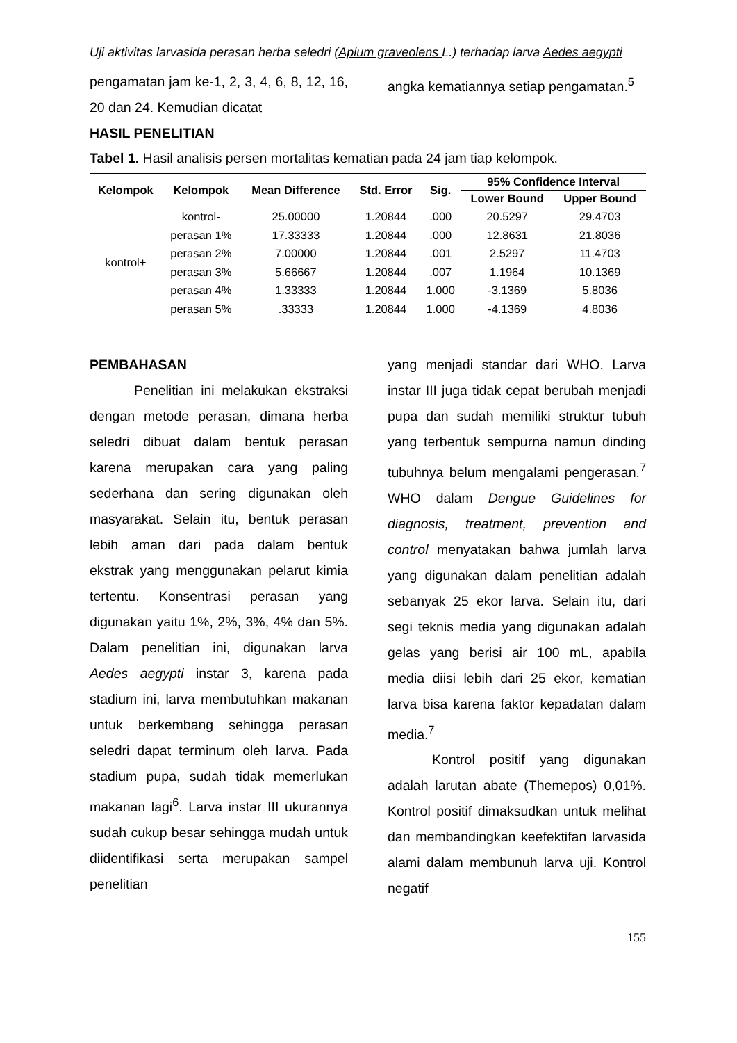Uji aktivitas larvasida perasan herba seledri (Apium graveolens L.) terhadap larva Aedes aegypti
pengamatan jam ke-1, 2, 3, 4, 6, 8, 12, 16, 20 dan 24. Kemudian dicatat
angka kematiannya setiap pengamatan.<sup>5</sup>
HASIL PENELITIAN
Tabel 1. Hasil analisis persen mortalitas kematian pada 24 jam tiap kelompok.
| Kelompok | Kelompok | Mean Difference | Std. Error | Sig. | 95% Confidence Interval | |
| --- | --- | --- | --- | --- | --- | --- |
| | | | | | Lower Bound | Upper Bound |
| kontrol+ | kontrol- | 25.00000 | 1.20844 | .000 | 20.5297 | 29.4703 |
| | perasan 1% | 17.33333 | 1.20844 | .000 | 12.8631 | 21.8036 |
| | perasan 2% | 7.00000 | 1.20844 | .001 | 2.5297 | 11.4703 |
| | perasan 3% | 5.66667 | 1.20844 | .007 | 1.1964 | 10.1369 |
| | perasan 4% | 1.33333 | 1.20844 | 1.000 | -3.1369 | 5.8036 |
| | perasan 5% | .33333 | 1.20844 | 1.000 | -4.1369 | 4.8036 |
PEMBAHASAN
Penelitian ini melakukan ekstraksi dengan metode perasan, dimana herba seledri dibuat dalam bentuk perasan karena merupakan cara yang paling sederhana dan sering digunakan oleh masyarakat. Selain itu, bentuk perasan lebih aman dari pada dalam bentuk ekstrak yang menggunakan pelarut kimia tertentu. Konsentrasi perasan yang digunakan yaitu 1%, 2%, 3%, 4% dan 5%. Dalam penelitian ini, digunakan larva Aedes aegypti instar 3, karena pada stadium ini, larva membutuhkan makanan untuk berkembang sehingga perasan seledri dapat terminum oleh larva. Pada stadium pupa, sudah tidak memerlukan makanan lagi<sup>6</sup>. Larva instar III ukurannya sudah cukup besar sehingga mudah untuk diidentifikasi serta merupakan sampel penelitian
yang menjadi standar dari WHO. Larva instar III juga tidak cepat berubah menjadi pupa dan sudah memiliki struktur tubuh yang terbentuk sempurna namun dinding tubuhnya belum mengalami pengerasan.<sup>7</sup> WHO dalam Dengue Guidelines for diagnosis, treatment, prevention and control menyatakan bahwa jumlah larva yang digunakan dalam penelitian adalah sebanyak 25 ekor larva. Selain itu, dari segi teknis media yang digunakan adalah gelas yang berisi air 100 mL, apabila media diisi lebih dari 25 ekor, kematian larva bisa karena faktor kepadatan dalam media.<sup>7</sup>
Kontrol positif yang digunakan adalah larutan abate (Themepos) 0,01%. Kontrol positif dimaksudkan untuk melihat dan membandingkan keefektifan larvasida alami dalam membunuh larva uji. Kontrol negatif
155